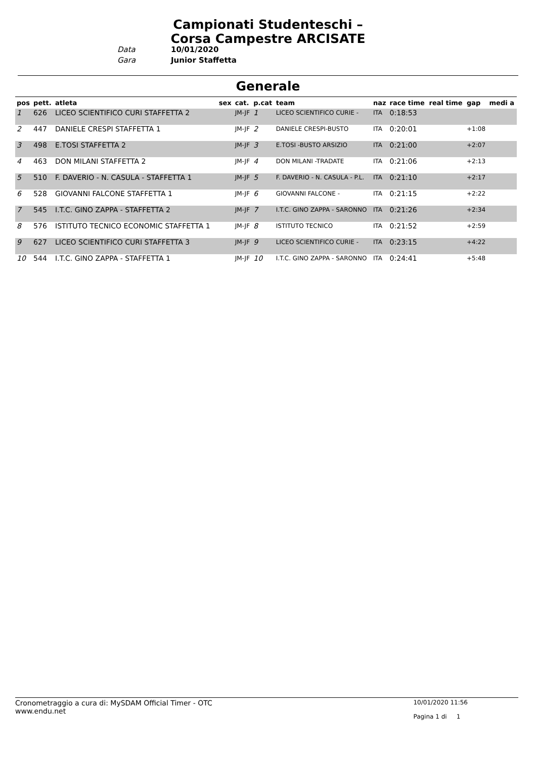Campionati Studenteschi – Corsa Campestre ARCISATE
Data 10/01/2020
Gara Junior Staffetta
Generale
| pos | pett. | atleta | sex | cat. | p.cat | team | naz | race time | real time | gap | medi a |
| --- | --- | --- | --- | --- | --- | --- | --- | --- | --- | --- | --- |
| 1 | 626 | LICEO SCIENTIFICO CURI STAFFETTA 2 | | JM-JF | 1 | LICEO SCIENTIFICO CURIE - | ITA | 0:18:53 | | | |
| 2 | 447 | DANIELE CRESPI STAFFETTA 1 | | JM-JF | 2 | DANIELE CRESPI-BUSTO | ITA | 0:20:01 | | +1:08 | |
| 3 | 498 | E.TOSI STAFFETTA 2 | | JM-JF | 3 | E.TOSI -BUSTO ARSIZIO | ITA | 0:21:00 | | +2:07 | |
| 4 | 463 | DON MILANI STAFFETTA 2 | | JM-JF | 4 | DON MILANI -TRADATE | ITA | 0:21:06 | | +2:13 | |
| 5 | 510 | F. DAVERIO - N. CASULA - STAFFETTA 1 | | JM-JF | 5 | F. DAVERIO - N. CASULA - P.L. | ITA | 0:21:10 | | +2:17 | |
| 6 | 528 | GIOVANNI FALCONE STAFFETTA 1 | | JM-JF | 6 | GIOVANNI FALCONE - | ITA | 0:21:15 | | +2:22 | |
| 7 | 545 | I.T.C. GINO ZAPPA - STAFFETTA 2 | | JM-JF | 7 | I.T.C. GINO ZAPPA - SARONNO | ITA | 0:21:26 | | +2:34 | |
| 8 | 576 | ISTITUTO TECNICO ECONOMIC STAFFETTA 1 | | JM-JF | 8 | ISTITUTO TECNICO | ITA | 0:21:52 | | +2:59 | |
| 9 | 627 | LICEO SCIENTIFICO CURI STAFFETTA 3 | | JM-JF | 9 | LICEO SCIENTIFICO CURIE - | ITA | 0:23:15 | | +4:22 | |
| 10 | 544 | I.T.C. GINO ZAPPA - STAFFETTA 1 | | JM-JF | 10 | I.T.C. GINO ZAPPA - SARONNO | ITA | 0:24:41 | | +5:48 | |
Cronometraggio a cura di: MySDAM Official Timer - OTC
www.endu.net
10/01/2020 11:56
Pagina 1 di 1